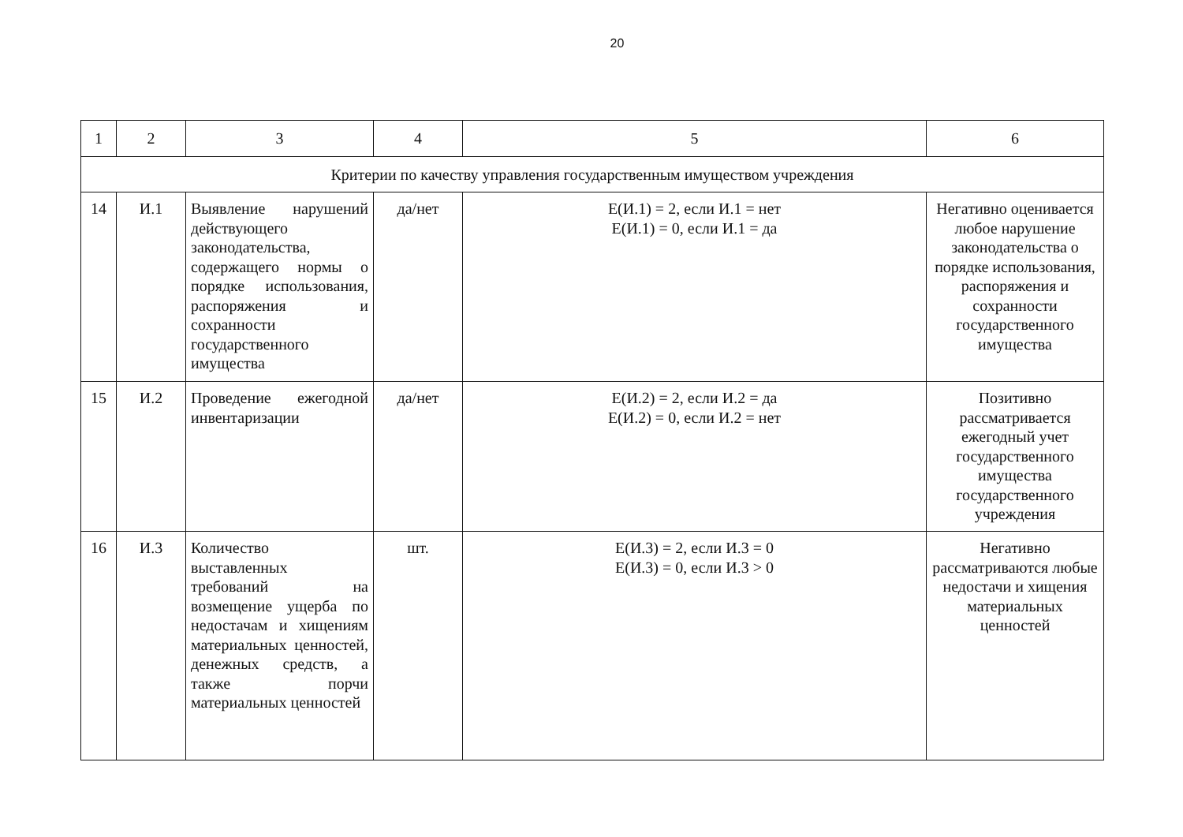20
| 1 | 2 | 3 | 4 | 5 | 6 |
| Критерии по качеству управления государственным имуществом учреждения | | | | | |
| 14 | И.1 | Выявление нарушений действующего законодательства, содержащего нормы о порядке использования, распоряжения и сохранности государственного имущества | да/нет | Е(И.1) = 2, если И.1 = нет Е(И.1) = 0, если И.1 = да | Негативно оценивается любое нарушение законодательства о порядке использования, распоряжения и сохранности государственного имущества |
| 15 | И.2 | Проведение ежегодной инвентаризации | да/нет | Е(И.2) = 2, если И.2 = да Е(И.2) = 0, если И.2 = нет | Позитивно рассматривается ежегодный учет государственного имущества государственного учреждения |
| 16 | И.3 | Количество выставленных требований на возмещение ущерба по недостачам и хищениям материальных ценностей, денежных средств, а также порчи материальных ценностей | шт. | Е(И.3) = 2, если И.3 = 0 Е(И.3) = 0, если И.3 > 0 | Негативно рассматриваются любые недостачи и хищения материальных ценностей |